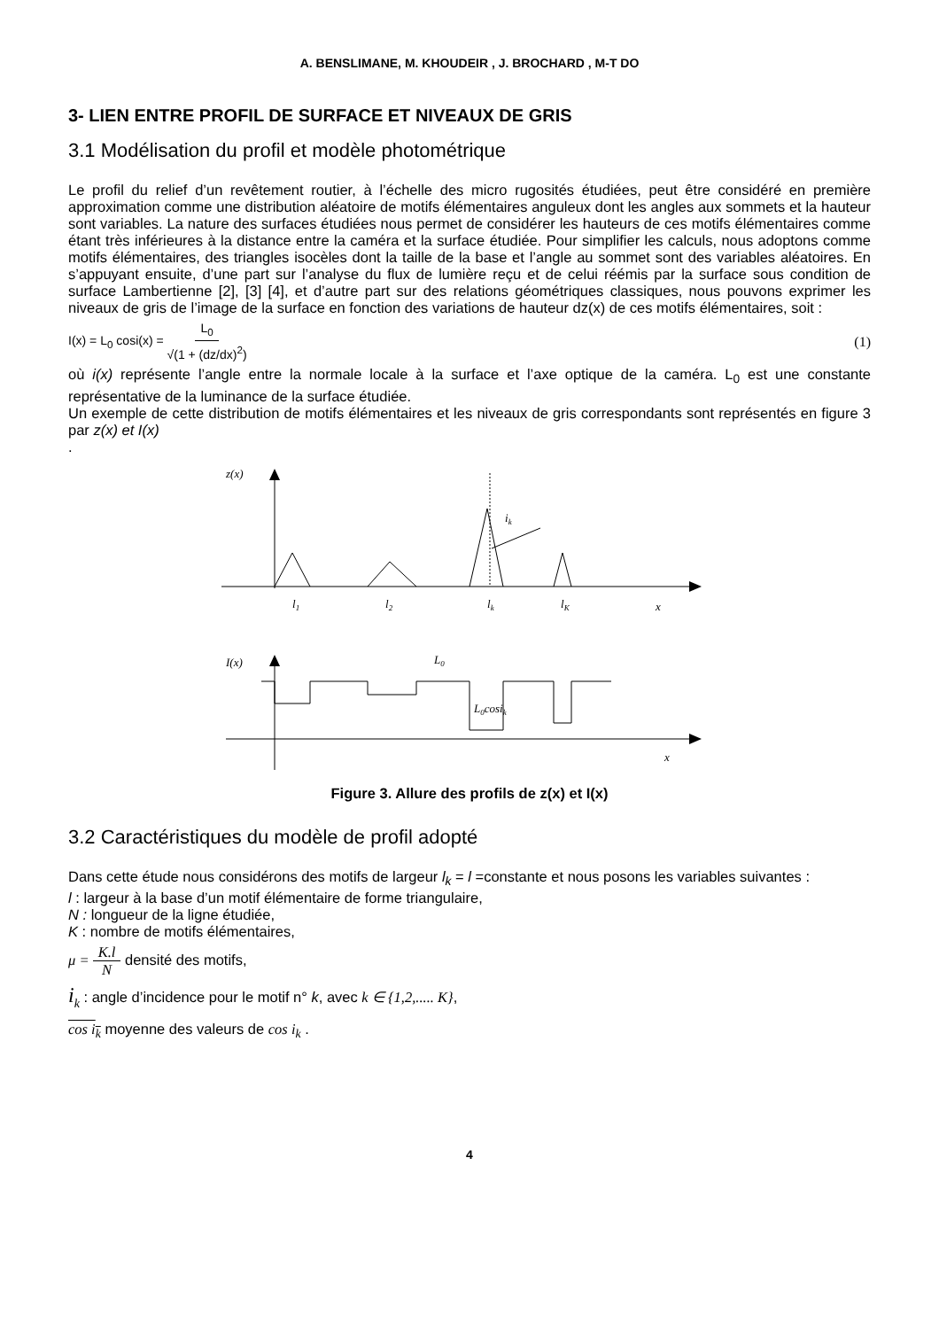A. BENSLIMANE, M. KHOUDEIR , J. BROCHARD , M-T DO
3- LIEN ENTRE PROFIL DE SURFACE ET NIVEAUX DE GRIS
3.1 Modélisation du profil et modèle photométrique
Le profil du relief d’un revêtement routier, à l’échelle des micro rugosités étudiées, peut être considéré en première approximation comme une distribution aléatoire de motifs élémentaires anguleux dont les angles aux sommets et la hauteur sont variables. La nature des surfaces étudiées nous permet de considérer les hauteurs de ces motifs élémentaires comme étant très inférieures à la distance entre la caméra et la surface étudiée. Pour simplifier les calculs, nous adoptons comme motifs élémentaires, des triangles isocèles dont la taille de la base et l’angle au sommet sont des variables aléatoires. En s’appuyant ensuite, d’une part sur l’analyse du flux de lumière reçu et de celui réémis par la surface sous condition de surface Lambertienne [2], [3] [4], et d’autre part sur des relations géométriques classiques, nous pouvons exprimer les niveaux de gris de l’image de la surface en fonction des variations de hauteur dz(x) de ces motifs élémentaires, soit :
I(x) = L<sub>0</sub> cosi(x) = L<sub>0</sub> √(1 + (dz/dx)<sup>2</sup>)
(1)
où i(x) représente l’angle entre la normale locale à la surface et l’axe optique de la caméra. L<sub>0</sub> est une constante représentative de la luminance de la surface étudiée.
Un exemple de cette distribution de motifs élémentaires et les niveaux de gris correspondants sont représentés en figure 3 par z(x) et I(x)
.
z(x)
ik
l1
l2
lk
lK
x
I(x)
L0
L0cosik
x
Figure 3. Allure des profils de z(x) et I(x)
3.2 Caractéristiques du modèle de profil adopté
Dans cette étude nous considérons des motifs de largeur l<sub>k</sub> = l =constante et nous posons les variables suivantes :
l : largeur à la base d’un motif élémentaire de forme triangulaire,
N : longueur de la ligne étudiée,
K : nombre de motifs élémentaires,
μ = K.l N densité des motifs,
i<sub>k</sub> : angle d’incidence pour le motif n° k, avec k ∈ {1,2,..... K},
cos i<sub>k</sub> moyenne des valeurs de cos i<sub>k</sub> .
4